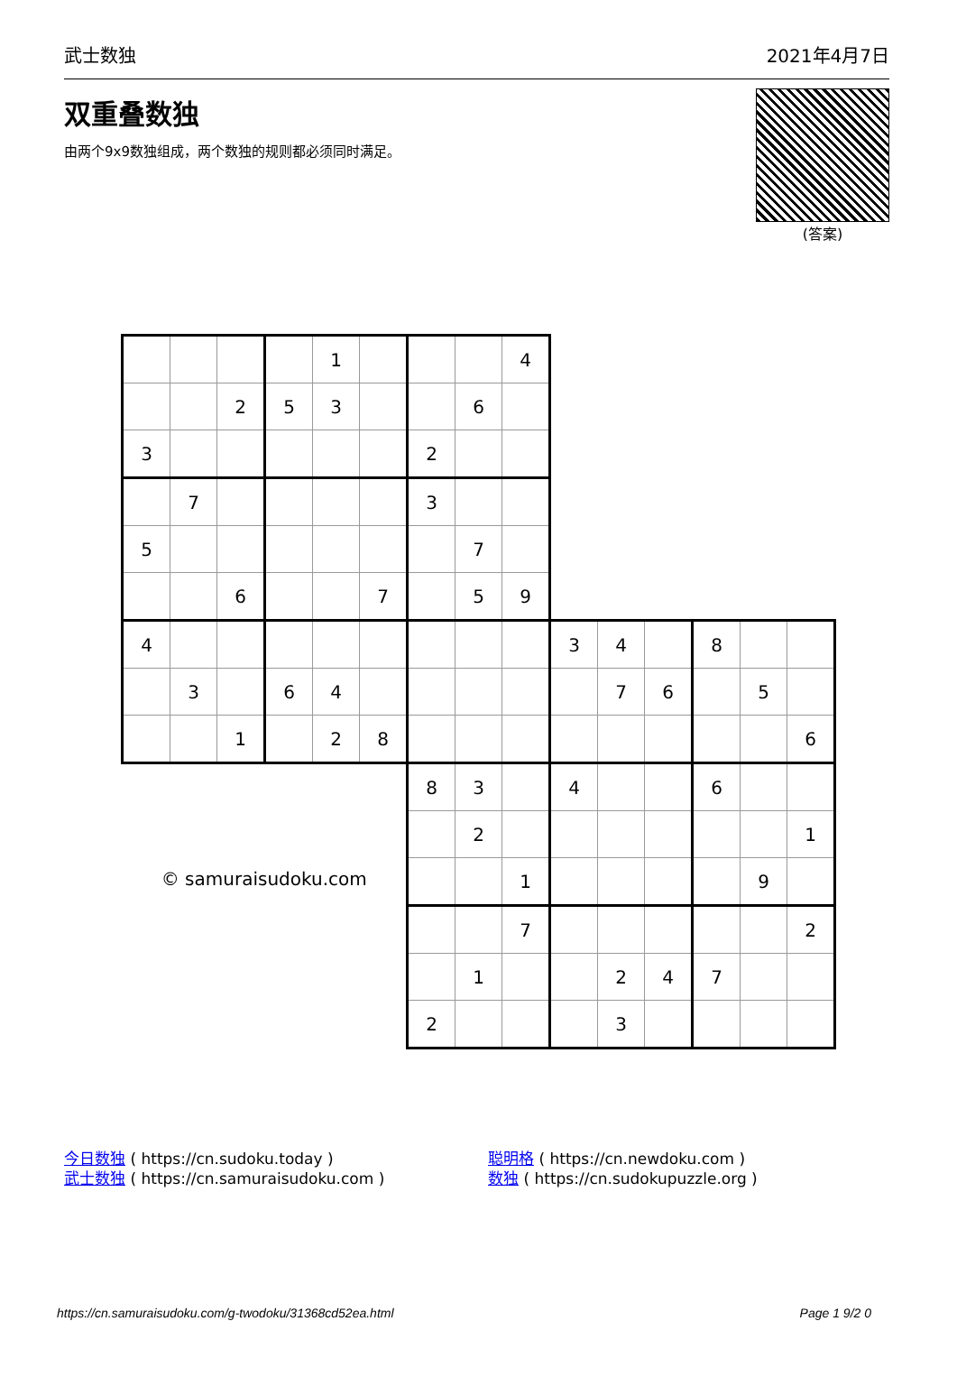武士数独 2021年4月7日
双重叠数独
由两个9x9数独组成，两个数独的规则都必须同时满足。
(答案)
| | | | | 1 | | | | 4 | | | | | | |
| | | 2 | 5 | 3 | | | 6 | | | | | | | |
| 3 | | | | | | 2 | | | | | | | | |
| | 7 | | | | | 3 | | | | | | | | |
| 5 | | | | | | | 7 | | | | | | | |
| | | 6 | | | 7 | | 5 | 9 | | | | | | |
| 4 | | | | | | | | | 3 | 4 | | 8 | | |
| | 3 | | 6 | 4 | | | | | | 7 | 6 | | 5 | |
| | | 1 | | 2 | 8 | | | | | | | | | 6 |
| © samuraisudoku.com | | | | | | 8 | 3 | | 4 | | | 6 | | |
| | | | | | | | 2 | | | | | | | 1 |
| | | | | | | | | 1 | | | | | 9 | |
| | | | | | | | | 7 | | | | | | 2 |
| | | | | | | | 1 | | | 2 | 4 | 7 | | |
| | | | | | | 2 | | | | 3 | | | | |
今日数独 ( https://cn.sudoku.today )
武士数独 ( https://cn.samuraisudoku.com )
聪明格 ( https://cn.newdoku.com )
数独 ( https://cn.sudokupuzzle.org )
https://cn.samuraisudoku.com/g-twodoku/31368cd52ea.html Page 1 9/2 0